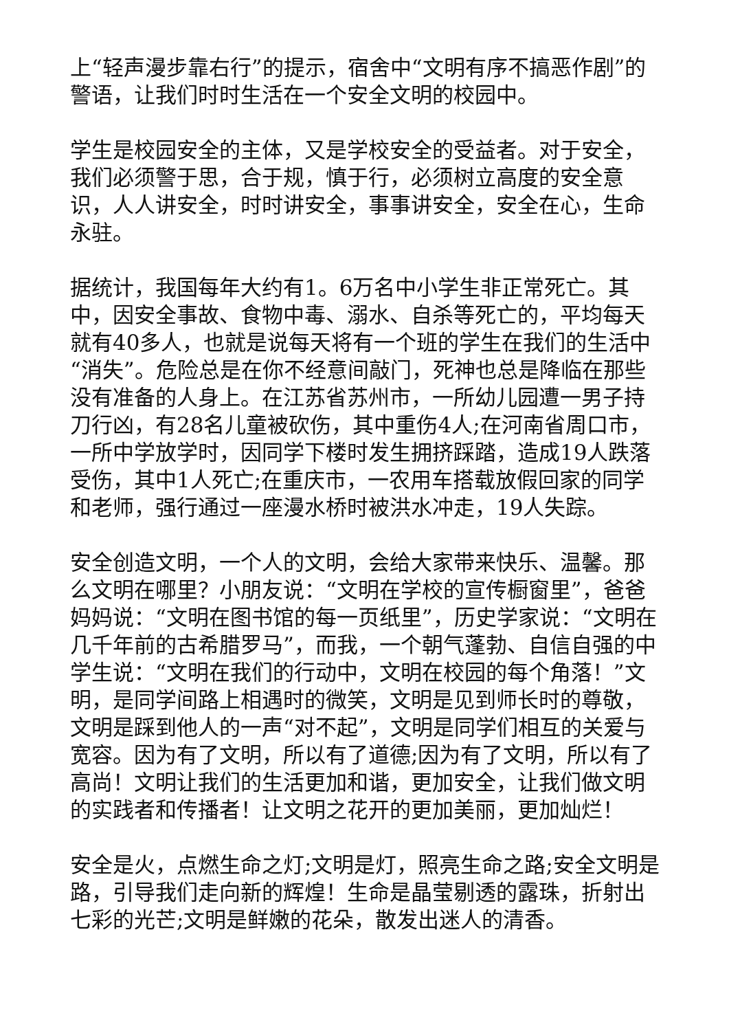上“轻声漫步靠右行”的提示，宿舍中“文明有序不搞恶作剧”的警语，让我们时时生活在一个安全文明的校园中。
学生是校园安全的主体，又是学校安全的受益者。对于安全，我们必须警于思，合于规，慎于行，必须树立高度的安全意识，人人讲安全，时时讲安全，事事讲安全，安全在心，生命永驻。
据统计，我国每年大约有1。6万名中小学生非正常死亡。其中，因安全事故、食物中毒、溺水、自杀等死亡的，平均每天就有40多人，也就是说每天将有一个班的学生在我们的生活中“消失”。危险总是在你不经意间敲门，死神也总是降临在那些没有准备的人身上。在江苏省苏州市，一所幼儿园遭一男子持刀行凶，有28名儿童被砍伤，其中重伤4人;在河南省周口市，一所中学放学时，因同学下楼时发生拥挤踩踏，造成19人跌落受伤，其中1人死亡;在重庆市，一农用车搭载放假回家的同学 和老师，强行通过一座漫水桥时被洪水冲走，19人失踪。
安全创造文明，一个人的文明，会给大家带来快乐、温馨。那么文明在哪里？小朋友说：“文明在学校的宣传橱窗里”，爸爸妈妈说：“文明在图书馆的每一页纸里”，历史学家说：“文明在几千年前的古希腊罗马”，而我，一个朝气蓬勃、自信自强的中学生说：“文明在我们的行动中，文明在校园的每个角落！”文明，是同学间路上相遇时的微笑，文明是见到师长时的尊敬，文明是踩到他人的一声“对不起”，文明是同学们相互的关爱与宽容。因为有了文明，所以有了道德;因为有了文明，所以有了高尚！文明让我们的生活更加和谐，更加安全，让我们做文明的实践者和传播者！让文明之花开的更加美丽，更加灿烂！
安全是火，点燃生命之灯;文明是灯，照亮生命之路;安全文明是路，引导我们走向新的辉煌！生命是晶莹剔透的露珠，折射出七彩的光芒;文明是鲜嫩的花朵，散发出迷人的清香。